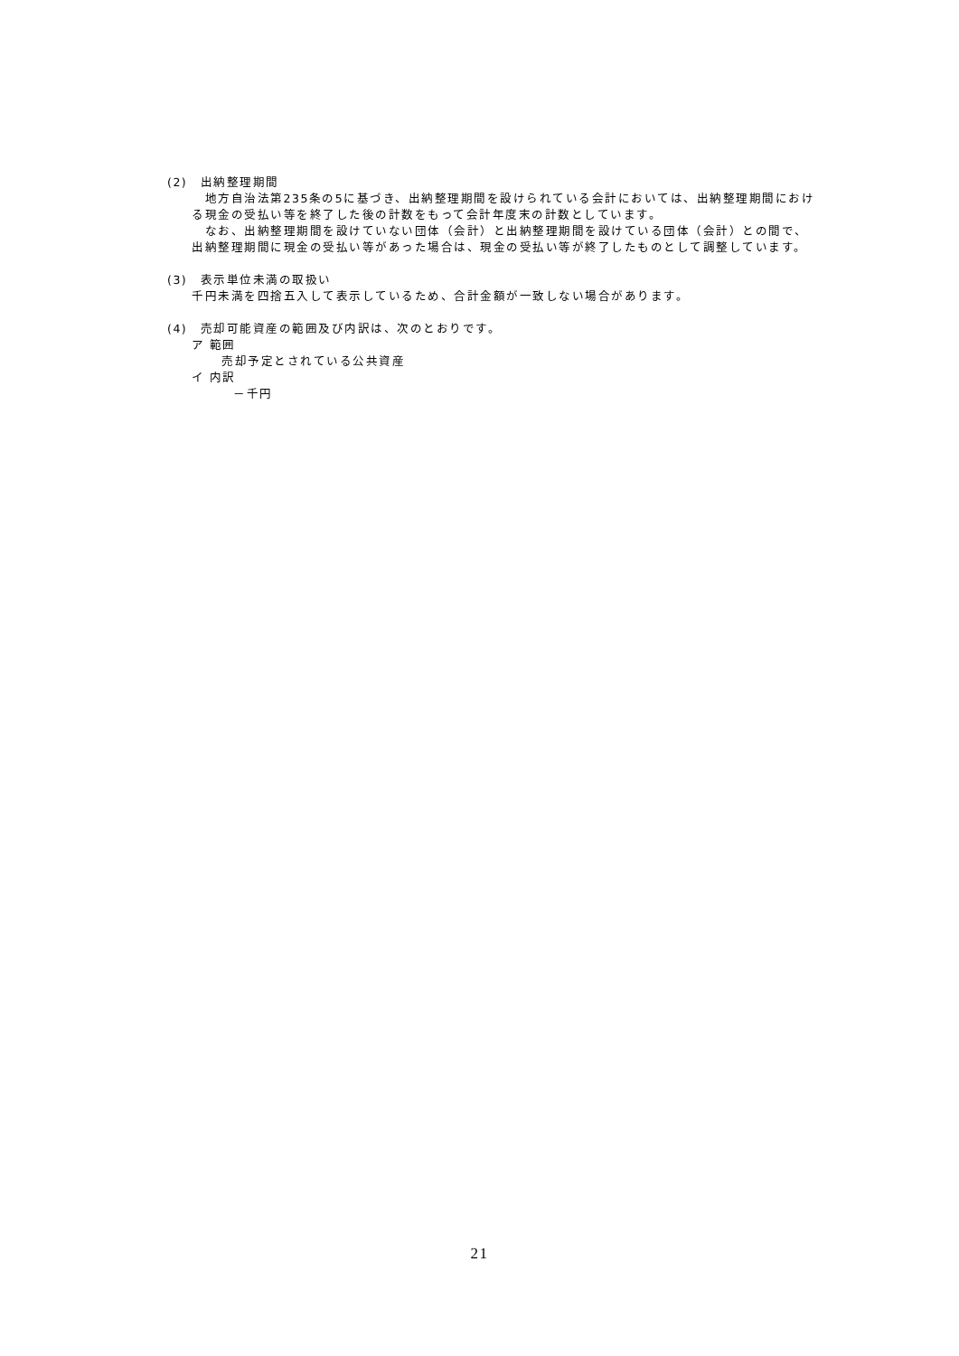(2)　出納整理期間
　地方自治法第235条の5に基づき、出納整理期間を設けられている会計においては、出納整理期間における現金の受払い等を終了した後の計数をもって会計年度末の計数としています。
　なお、出納整理期間を設けていない団体（会計）と出納整理期間を設けている団体（会計）との間で、出納整理期間に現金の受払い等があった場合は、現金の受払い等が終了したものとして調整しています。
(3)　表示単位未満の取扱い
千円未満を四捨五入して表示しているため、合計金額が一致しない場合があります。
(4)　売却可能資産の範囲及び内訳は、次のとおりです。
ア 範囲
売却予定とされている公共資産
イ 内訳
－千円
21